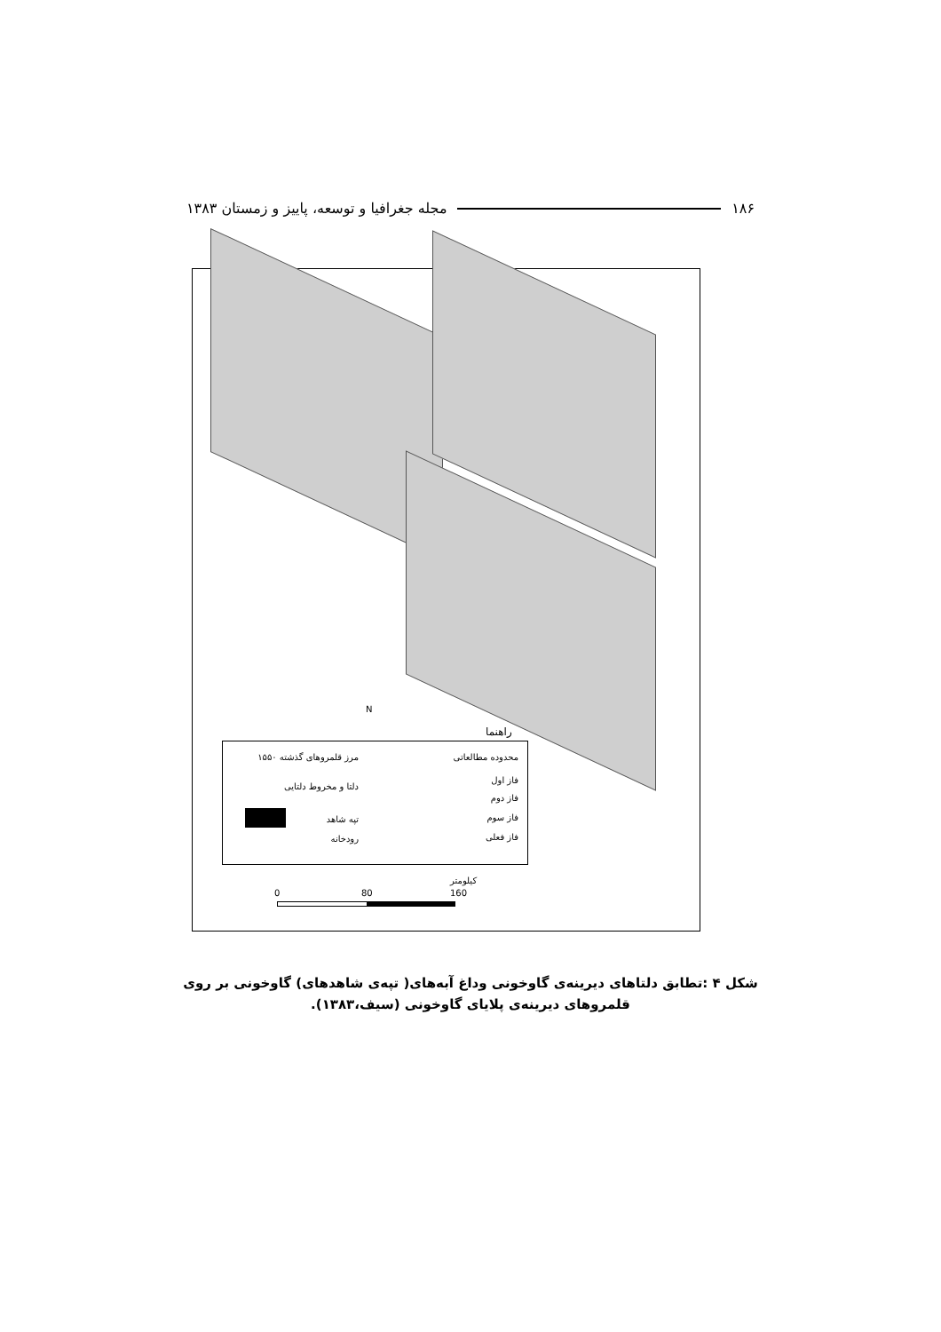۱۸۶ مجله جغرافیا و توسعه، پاییز و زمستان ۱۳۸۳
N
راهنما
محدوده مطالعاتی
فاز اول
فاز دوم
فاز سوم
فاز فعلی
مرز قلمروهای گذشته ۱۵۵۰
دلتا و مخروط دلتایی
تپه شاهد
رودخانه
کیلومتر
0 80 160
شکل ۴ :تطابق دلتاهای دیرینه‌ی گاوخونی وداغ آبه‌های( تپه‌ی شاهدهای) گاوخونی بر روی
قلمروهای دیرینه‌ی پلایای گاوخونی (سیف،۱۳۸۳).